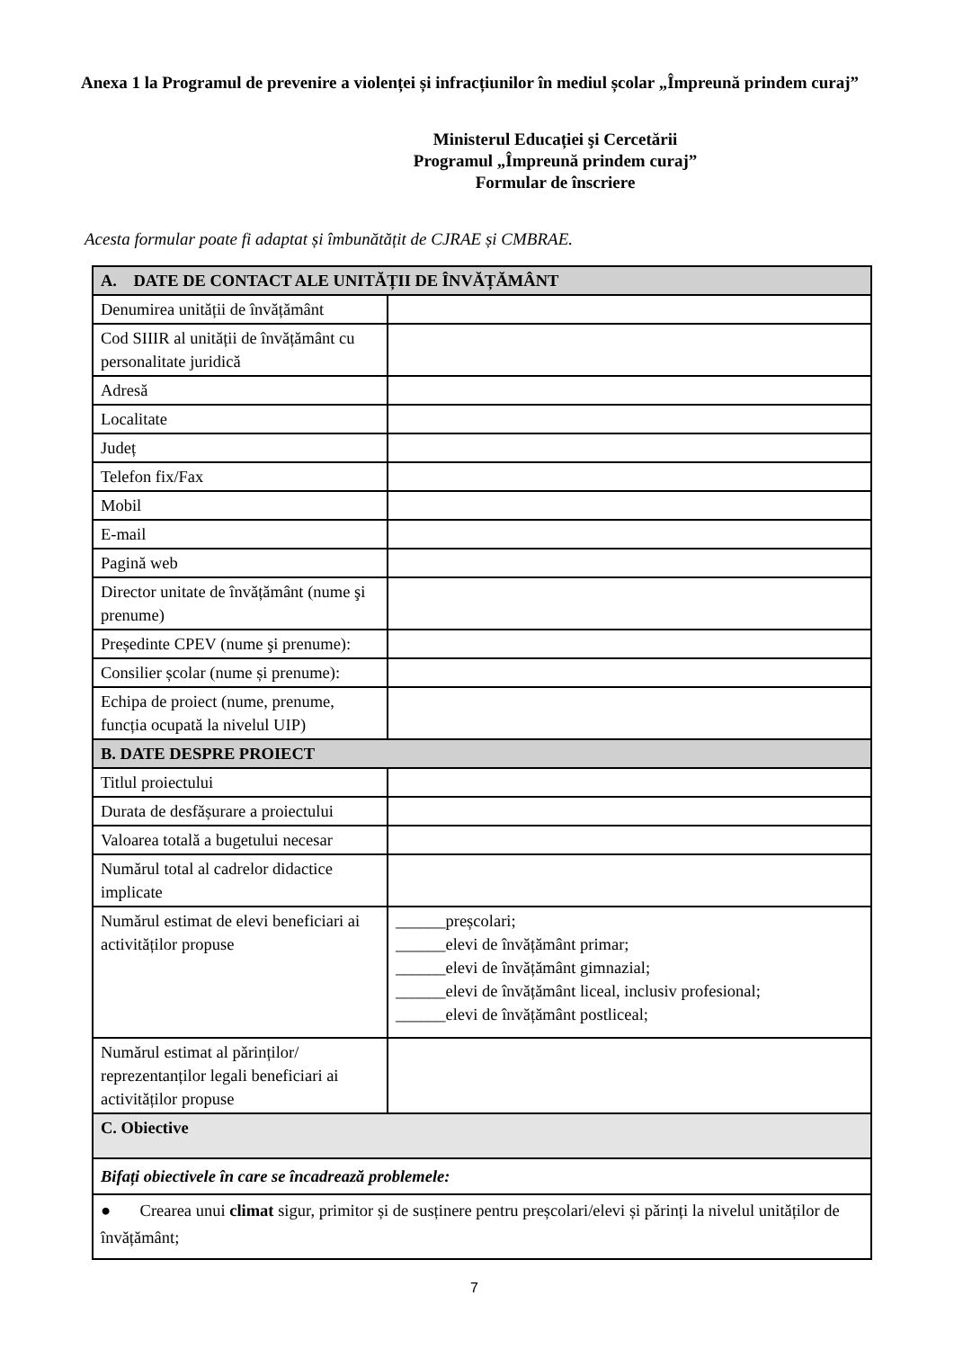Anexa 1 la Programul de prevenire a violenței și infracțiunilor în mediul școlar „Împreună prindem curaj”
Ministerul Educației şi Cercetării
Programul „Împreună prindem curaj”
Formular de înscriere
Acesta formular poate fi adaptat și îmbunătățit de CJRAE și CMBRAE.
| A. DATE DE CONTACT ALE UNITĂȚII DE ÎNVĂȚĂMÂNT | |
| Denumirea unității de învățământ | |
| Cod SIIIR al unității de învățământ cu personalitate juridică | |
| Adresă | |
| Localitate | |
| Județ | |
| Telefon fix/Fax | |
| Mobil | |
| E-mail | |
| Pagină web | |
| Director unitate de învățământ (nume şi prenume) | |
| Președinte CPEV (nume şi prenume): | |
| Consilier școlar (nume și prenume): | |
| Echipa de proiect (nume, prenume, funcția ocupată la nivelul UIP) | |
| B. DATE DESPRE PROIECT | |
| Titlul proiectului | |
| Durata de desfășurare a proiectului | |
| Valoarea totală a bugetului necesar | |
| Numărul total al cadrelor didactice implicate | |
| Numărul estimat de elevi beneficiari ai activităților propuse | ______preșcolari; ______elevi de învățământ primar; ______elevi de învățământ gimnazial; ______elevi de învățământ liceal, inclusiv profesional; ______elevi de învățământ postliceal; |
| Numărul estimat al părinților/ reprezentanților legali beneficiari ai activităților propuse | |
| C. Obiective | |
| Bifați obiectivele în care se încadrează problemele: | |
| ● Crearea unui climat sigur, primitor și de susținere pentru preșcolari/elevi și părinți la nivelul unităților de învățământ; | |
7